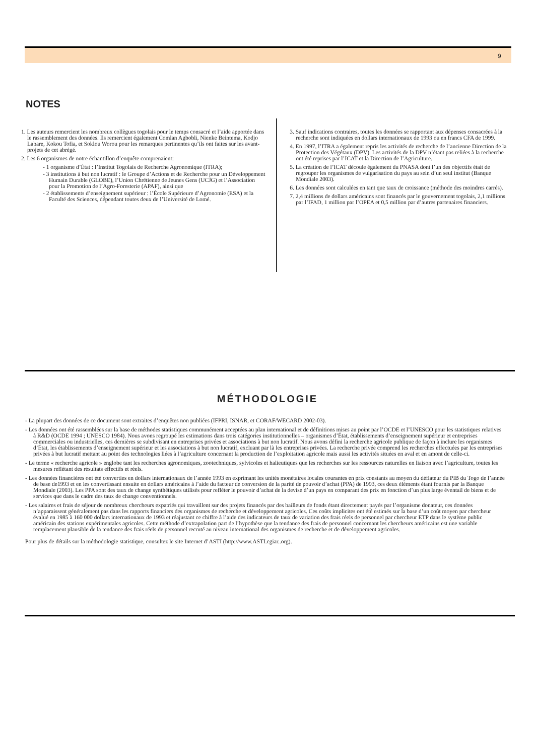9
NOTES
1. Les auteurs remercient les nombreux collègues togolais pour le temps consacré et l’aide apportée dans le rassemblement des données. Ils remercient également Comlan Agbobli, Nienke Beintema, Kodjo Labare, Kokou Tofia, et Soklou Worou pour les remarques pertinentes qu’ils ont faites sur les avant-projets de cet abrégé.
2. Les 6 organismes de notre échantillon d’enquête comprenaient:
- 1 organisme d’État : l’Institut Togolais de Recherche Agronomique (ITRA);
- 3 institutions à but non lucratif : le Groupe d’Actions et de Recherche pour un Développement Humain Durable (GLOBE), l’Union Chrétienne de Jeunes Gens (UCJG) et l’Association pour la Promotion de l’Agro-Foresterie (APAF), ainsi que
- 2 établissements d’enseignement supérieur : l’École Supérieure d’Agronomie (ESA) et la Faculté des Sciences, dépendant toutes deux de l’Université de Lomé.
3. Sauf indications contraires, toutes les données se rapportant aux dépenses consacrées à la recherche sont indiquées en dollars internationaux de 1993 ou en francs CFA de 1999.
4. En 1997, l’ITRA a également repris les activités de recherche de l’ancienne Direction de la Protection des Végétaux (DPV). Les activités de la DPV n’étant pas reliées à la recherche ont été reprises par l’ICAT et la Direction de l’Agriculture.
5. La création de l’ICAT découle également du PNASA dont l’un des objectifs était de regrouper les organismes de vulgarisation du pays au sein d’un seul institut (Banque Mondiale 2003).
6. Les données sont calculées en tant que taux de croissance (méthode des moindres carrés).
7. 2,4 millions de dollars américains sont financés par le gouvernement togolais, 2,1 millions par l’IFAD, 1 million par l’OPEA et 0,5 million par d’autres partenaires financiers.
MÉTHODOLOGIE
- La plupart des données de ce document sont extraites d’enquêtes non publiées (IFPRI, ISNAR, et CORAF/WECARD 2002-03).
- Les données ont été rassemblées sur la base de méthodes statistiques communément acceptées au plan international et de définitions mises au point par l’OCDE et l’UNESCO pour les statistiques relatives à R&D (OCDE 1994 ; UNESCO 1984). Nous avons regroupé les estimations dans trois catégories institutionnelles – organismes d’État, établissements d’enseignement supérieur et entreprises commerciales ou industrielles, ces dernières se subdivisant en entreprises privées et associations à but non lucratif. Nous avons défini la recherche agricole publique de façon à inclure les organismes d’État, les établissements d’enseignement supérieur et les associations à but non lucratif, excluant par là les entreprises privées. La recherche privée comprend les recherches effectuées par les entreprises privées à but lucratif mettant au point des technologies liées à l’agriculture concernant la production de l’exploitation agricole mais aussi les activités situées en aval et en amont de celle-ci.
- Le terme « recherche agricole » englobe tant les recherches agronomiques, zootechniques, sylvicoles et halieutiques que les recherches sur les ressources naturelles en liaison avec l’agriculture, toutes les mesures reflétant des résultats effectifs et réels.
- Les données financières ont été converties en dollars internationaux de l’année 1993 en exprimant les unités monétaires locales courantes en prix constants au moyen du déflateur du PIB du Togo de l’année de base de1993 et en les convertissant ensuite en dollars américains à l’aide du facteur de conversion de la parité de pouvoir d’achat (PPA) de 1993, ces deux éléments étant fournis par la Banque Mondiale (2003). Les PPA sont des taux de change synthétiques utilisés pour refléter le pouvoir d’achat de la devise d’un pays en comparant des prix en fonction d’un plus large éventail de biens et de services que dans le cadre des taux de change conventionnels.
- Les salaires et frais de séjour de nombreux chercheurs expatriés qui travaillent sur des projets financés par des bailleurs de fonds étant directement payés par l’organisme donateur, ces données n’apparaissent généralement pas dans les rapports financiers des organismes de recherche et développement agricoles. Ces coûts implicites ont été estimés sur la base d’un coût moyen par chercheur évalué en 1985 à 160 000 dollars internationaux de 1993 et réajustant ce chiffre à l’aide des indicateurs de taux de variation des frais réels de personnel par chercheur ETP dans le système public américain des stations expérimentales agricoles. Cette méthode d’extrapolation part de l’hypothèse que la tendance des frais de personnel concernant les chercheurs américains est une variable remplacement plausible de la tendance des frais réels de personnel recruté au niveau international des organismes de recherche et de développement agricoles.
Pour plus de détails sur la méthodologie statistique, consultez le site Internet d’ASTI (http://www.ASTI.cgiar..org).